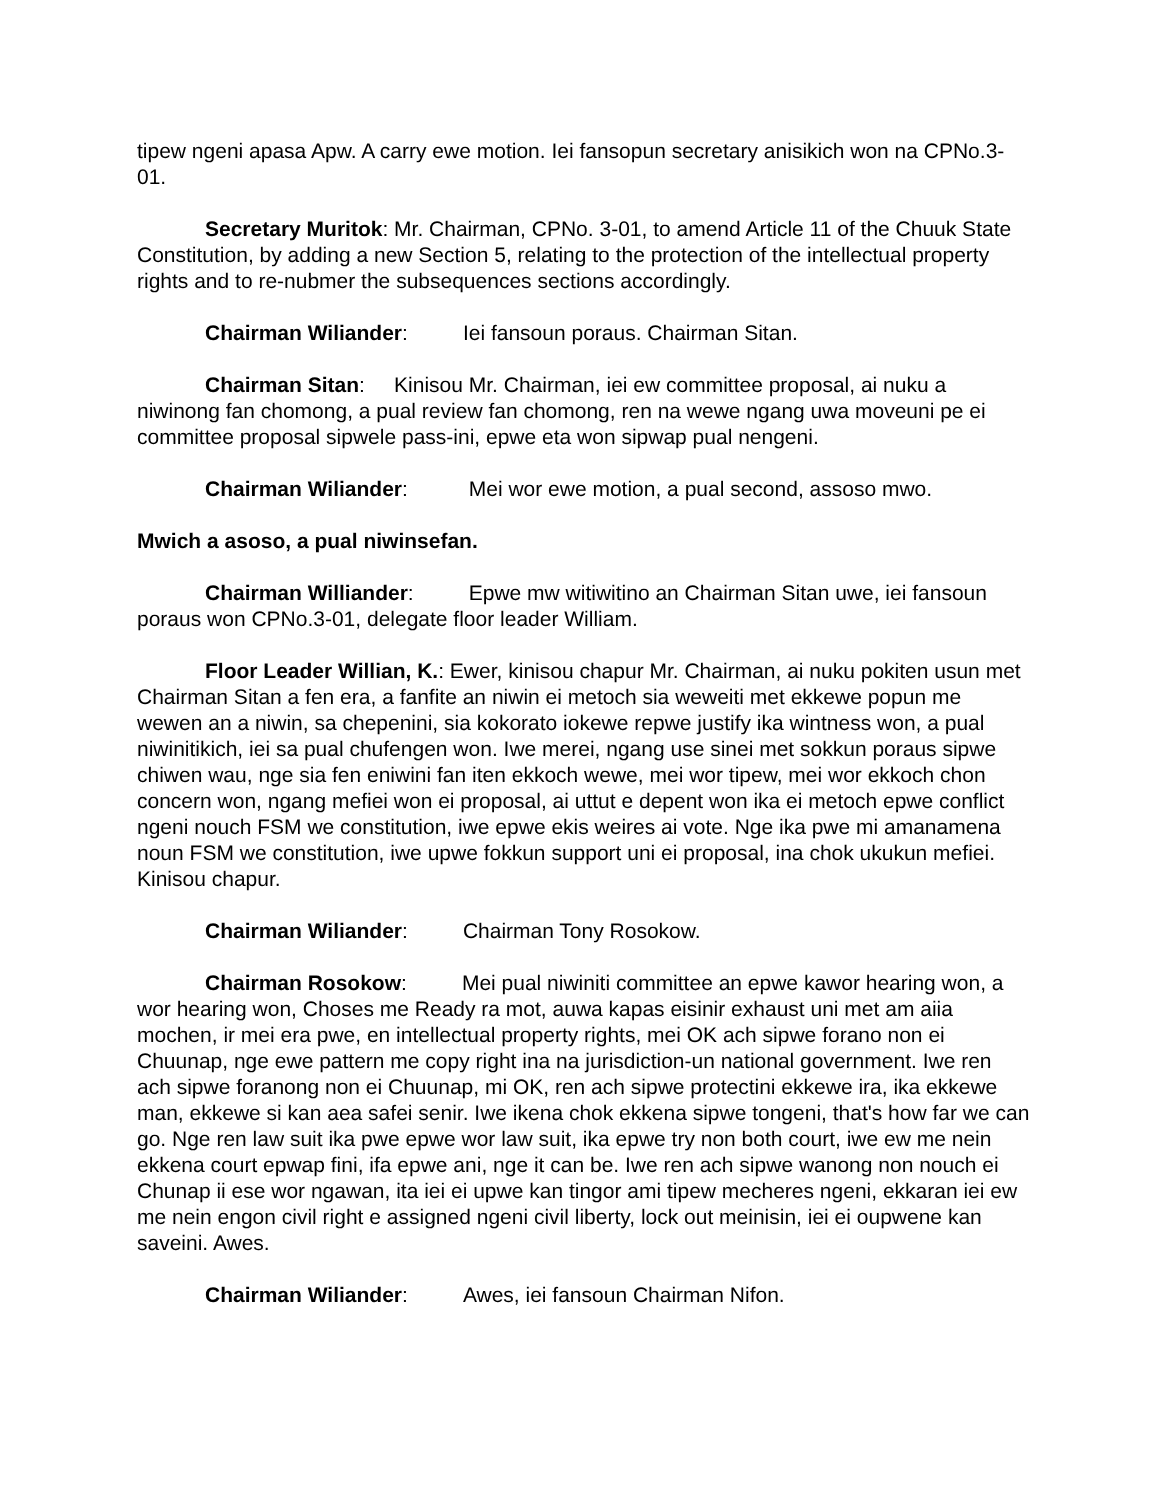tipew ngeni apasa Apw. A carry ewe motion. Iei fansopun secretary anisikich won na CPNo.3-01.
Secretary Muritok: Mr. Chairman, CPNo. 3-01, to amend Article 11 of the Chuuk State Constitution, by adding a new Section 5, relating to the protection of the intellectual property rights and to re-nubmer the subsequences sections accordingly.
Chairman Wiliander: Iei fansoun poraus. Chairman Sitan.
Chairman Sitan: Kinisou Mr. Chairman, iei ew committee proposal, ai nuku a niwinong fan chomong, a pual review fan chomong, ren na wewe ngang uwa moveuni pe ei committee proposal sipwele pass-ini, epwe eta won sipwap pual nengeni.
Chairman Wiliander: Mei wor ewe motion, a pual second, assoso mwo.
Mwich a asoso, a pual niwinsefan.
Chairman Williander: Epwe mw witiwitino an Chairman Sitan uwe, iei fansoun poraus won CPNo.3-01, delegate floor leader William.
Floor Leader Willian, K.: Ewer, kinisou chapur Mr. Chairman, ai nuku pokiten usun met Chairman Sitan a fen era, a fanfite an niwin ei metoch sia weweiti met ekkewe popun me wewen an a niwin, sa chepenini, sia kokorato iokewe repwe justify ika wintness won, a pual niwinitikich, iei sa pual chufengen won. Iwe merei, ngang use sinei met sokkun poraus sipwe chiwen wau, nge sia fen eniwini fan iten ekkoch wewe, mei wor tipew, mei wor ekkoch chon concern won, ngang mefiei won ei proposal, ai uttut e depent won ika ei metoch epwe conflict ngeni nouch FSM we constitution, iwe epwe ekis weires ai vote. Nge ika pwe mi amanamena noun FSM we constitution, iwe upwe fokkun support uni ei proposal, ina chok ukukun mefiei. Kinisou chapur.
Chairman Wiliander: Chairman Tony Rosokow.
Chairman Rosokow: Mei pual niwiniti committee an epwe kawor hearing won, a wor hearing won, Choses me Ready ra mot, auwa kapas eisinir exhaust uni met am aiia mochen, ir mei era pwe, en intellectual property rights, mei OK ach sipwe forano non ei Chuunap, nge ewe pattern me copy right ina na jurisdiction-un national government. Iwe ren ach sipwe foranong non ei Chuunap, mi OK, ren ach sipwe protectini ekkewe ira, ika ekkewe man, ekkewe si kan aea safei senir. Iwe ikena chok ekkena sipwe tongeni, that's how far we can go. Nge ren law suit ika pwe epwe wor law suit, ika epwe try non both court, iwe ew me nein ekkena court epwap fini, ifa epwe ani, nge it can be. Iwe ren ach sipwe wanong non nouch ei Chunap ii ese wor ngawan, ita iei ei upwe kan tingor ami tipew mecheres ngeni, ekkaran iei ew me nein engon civil right e assigned ngeni civil liberty, lock out meinisin, iei ei oupwene kan saveini. Awes.
Chairman Wiliander: Awes, iei fansoun Chairman Nifon.